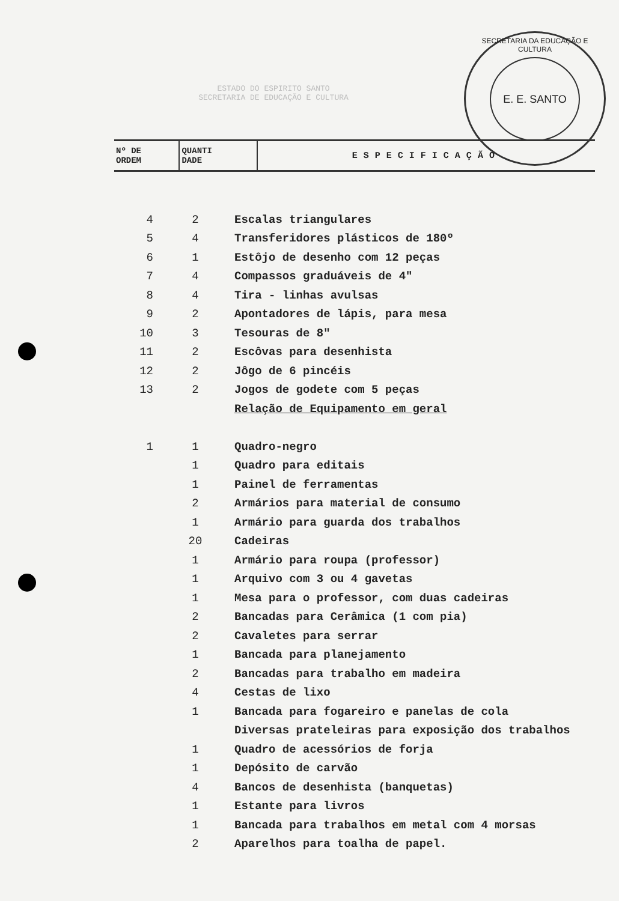ESTADO DO ESPIRITO SANTO
SECRETARIA DE EDUCAÇÃO E CULTURA
SECRETARIA DA EDUCAÇÃO E CULTURA
E. E. SANTO
| Nº DE ORDEM | QUANTI DADE | ESPECIFICAÇÃO |
| --- | --- | --- |
| 4 | 2 | Escalas triangulares |
| 5 | 4 | Transferidores plásticos de 180º |
| 6 | 1 | Estôjo de desenho com 12 peças |
| 7 | 4 | Compassos graduáveis de 4" |
| 8 | 4 | Tira - linhas avulsas |
| 9 | 2 | Apontadores de lápis, para mesa |
| 10 | 3 | Tesouras de 8" |
| 11 | 2 | Escôvas para desenhista |
| 12 | 2 | Jôgo de 6 pincéis |
| 13 | 2 | Jogos de godete com 5 peças |
| | | Relação de Equipamento em geral |
| 1 | 1 | Quadro-negro |
| | 1 | Quadro para editais |
| | 1 | Painel de ferramentas |
| | 2 | Armários para material de consumo |
| | 1 | Armário para guarda dos trabalhos |
| | 20 | Cadeiras |
| | 1 | Armário para roupa (professor) |
| | 1 | Arquivo com 3 ou 4 gavetas |
| | 1 | Mesa para o professor, com duas cadeiras |
| | 2 | Bancadas para Cerâmica (1 com pia) |
| | 2 | Cavaletes para serrar |
| | 1 | Bancada para planejamento |
| | 2 | Bancadas para trabalho em madeira |
| | 4 | Cestas de lixo |
| | 1 | Bancada para fogareiro e panelas de cola |
| | | Diversas prateleiras para exposição dos trabalhos |
| | 1 | Quadro de acessórios de forja |
| | 1 | Depósito de carvão |
| | 4 | Bancos de desenhista (banquetas) |
| | 1 | Estante para livros |
| | 1 | Bancada para trabalhos em metal com 4 morsas |
| | 2 | Aparelhos para toalha de papel. |